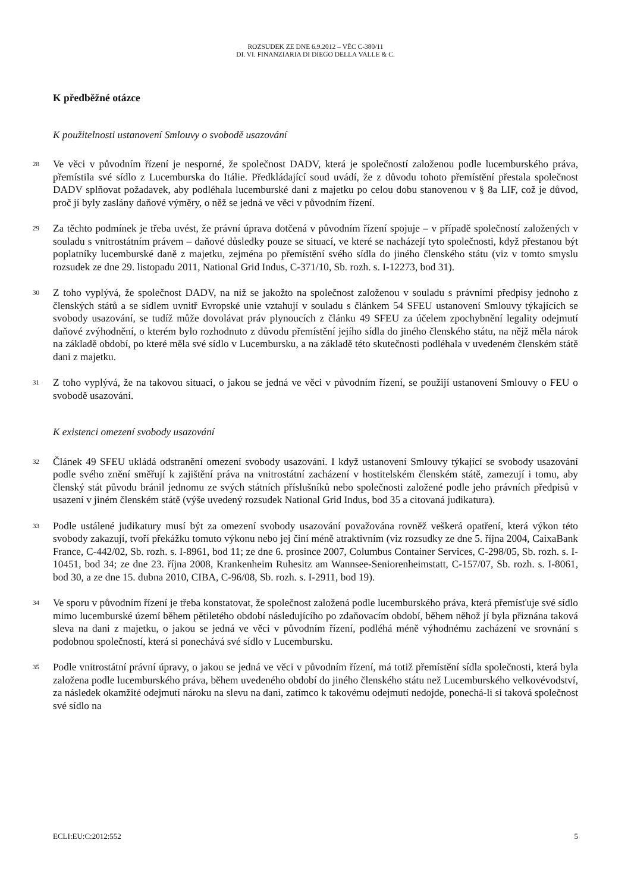ROZSUDEK ZE DNE 6.9.2012 – VĚC C-380/11
DI. VI. FINANZIARIA DI DIEGO DELLA VALLE & C.
K předběžné otázce
K použitelnosti ustanovení Smlouvy o svobodě usazování
28 Ve věci v původním řízení je nesporné, že společnost DADV, která je společností založenou podle lucemburského práva, přemístila své sídlo z Lucemburska do Itálie. Předkládající soud uvádí, že z důvodu tohoto přemístění přestala společnost DADV splňovat požadavek, aby podléhala lucemburské dani z majetku po celou dobu stanovenou v § 8a LIF, což je důvod, proč jí byly zaslány daňové výměry, o něž se jedná ve věci v původním řízení.
29 Za těchto podmínek je třeba uvést, že právní úprava dotčená v původním řízení spojuje – v případě společností založených v souladu s vnitrostátním právem – daňové důsledky pouze se situací, ve které se nacházejí tyto společnosti, když přestanou být poplatníky lucemburské daně z majetku, zejména po přemístění svého sídla do jiného členského státu (viz v tomto smyslu rozsudek ze dne 29. listopadu 2011, National Grid Indus, C-371/10, Sb. rozh. s. I-12273, bod 31).
30 Z toho vyplývá, že společnost DADV, na niž se jakožto na společnost založenou v souladu s právními předpisy jednoho z členských států a se sídlem uvnitř Evropské unie vztahují v souladu s článkem 54 SFEU ustanovení Smlouvy týkajících se svobody usazování, se tudíž může dovolávat práv plynoucích z článku 49 SFEU za účelem zpochybnění legality odejmutí daňové zvýhodnění, o kterém bylo rozhodnuto z důvodu přemístění jejího sídla do jiného členského státu, na nějž měla nárok na základě období, po které měla své sídlo v Lucembursku, a na základě této skutečnosti podléhala v uvedeném členském státě dani z majetku.
31 Z toho vyplývá, že na takovou situaci, o jakou se jedná ve věci v původním řízení, se použijí ustanovení Smlouvy o FEU o svobodě usazování.
K existenci omezení svobody usazování
32 Článek 49 SFEU ukládá odstranění omezení svobody usazování. I když ustanovení Smlouvy týkající se svobody usazování podle svého znění směřují k zajištění práva na vnitrostátní zacházení v hostitelském členském státě, zamezují i tomu, aby členský stát původu bránil jednomu ze svých státních příslušníků nebo společnosti založené podle jeho právních předpisů v usazení v jiném členském státě (výše uvedený rozsudek National Grid Indus, bod 35 a citovaná judikatura).
33 Podle ustálené judikatury musí být za omezení svobody usazování považována rovněž veškerá opatření, která výkon této svobody zakazují, tvoří překážku tomuto výkonu nebo jej činí méně atraktivním (viz rozsudky ze dne 5. října 2004, CaixaBank France, C-442/02, Sb. rozh. s. I-8961, bod 11; ze dne 6. prosince 2007, Columbus Container Services, C-298/05, Sb. rozh. s. I-10451, bod 34; ze dne 23. října 2008, Krankenheim Ruhesitz am Wannsee-Seniorenheimstatt, C-157/07, Sb. rozh. s. I-8061, bod 30, a ze dne 15. dubna 2010, CIBA, C-96/08, Sb. rozh. s. I-2911, bod 19).
34 Ve sporu v původním řízení je třeba konstatovat, že společnost založená podle lucemburského práva, která přemísťuje své sídlo mimo lucemburské území během pětiletého období následujícího po zdaňovacím období, během něhož jí byla přiznána taková sleva na dani z majetku, o jakou se jedná ve věci v původním řízení, podléhá méně výhodnému zacházení ve srovnání s podobnou společností, která si ponechává své sídlo v Lucembursku.
35 Podle vnitrostátní právní úpravy, o jakou se jedná ve věci v původním řízení, má totiž přemístění sídla společnosti, která byla založena podle lucemburského práva, během uvedeného období do jiného členského státu než Lucemburského velkovévodství, za následek okamžité odejmutí nároku na slevu na dani, zatímco k takovému odejmutí nedojde, ponechá-li si taková společnost své sídlo na
ECLI:EU:C:2012:552 5